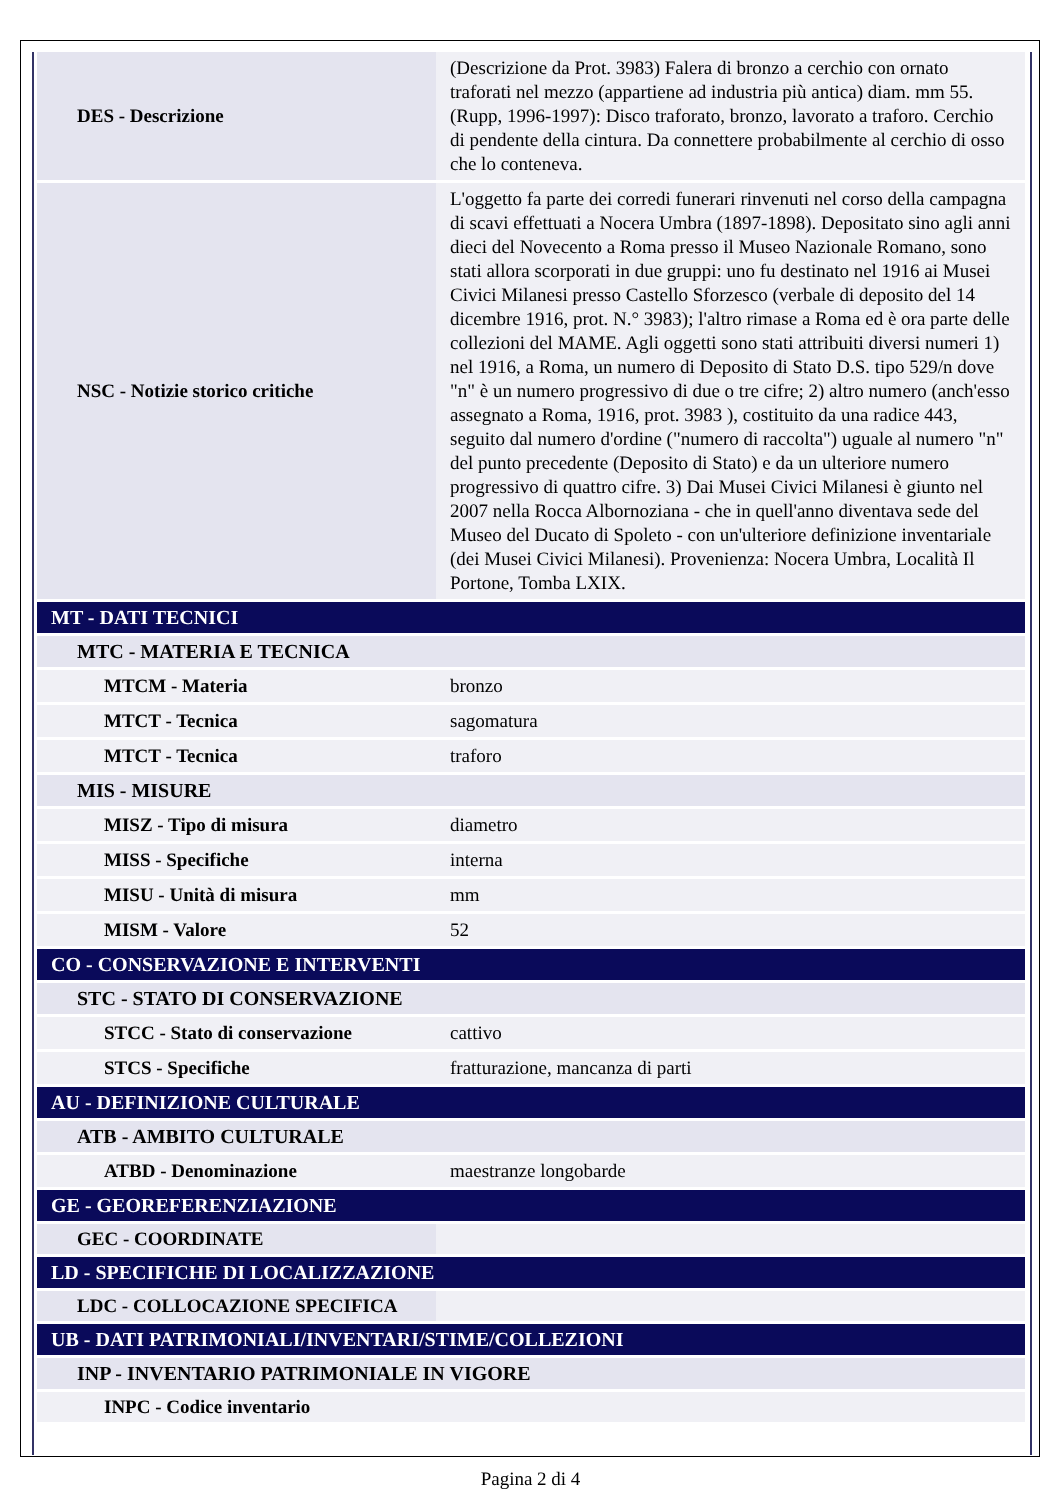| DES - Descrizione | (Descrizione da Prot. 3983) Falera di bronzo a cerchio con ornato traforati nel mezzo (appartiene ad industria più antica) diam. mm 55. (Rupp, 1996-1997): Disco traforato, bronzo, lavorato a traforo. Cerchio di pendente della cintura. Da connettere probabilmente al cerchio di osso che lo conteneva. |
| NSC - Notizie storico critiche | L'oggetto fa parte dei corredi funerari rinvenuti nel corso della campagna di scavi effettuati a Nocera Umbra (1897-1898). Depositato sino agli anni dieci del Novecento a Roma presso il Museo Nazionale Romano, sono stati allora scorporati in due gruppi: uno fu destinato nel 1916 ai Musei Civici Milanesi presso Castello Sforzesco (verbale di deposito del 14 dicembre 1916, prot. N.° 3983); l'altro rimase a Roma ed è ora parte delle collezioni del MAME. Agli oggetti sono stati attribuiti diversi numeri 1) nel 1916, a Roma, un numero di Deposito di Stato D.S. tipo 529/n dove "n" è un numero progressivo di due o tre cifre; 2) altro numero (anch'esso assegnato a Roma, 1916, prot. 3983 ), costituito da una radice 443, seguito dal numero d'ordine ("numero di raccolta") uguale al numero "n" del punto precedente (Deposito di Stato) e da un ulteriore numero progressivo di quattro cifre. 3) Dai Musei Civici Milanesi è giunto nel 2007 nella Rocca Albornoziana - che in quell'anno diventava sede del Museo del Ducato di Spoleto - con un'ulteriore definizione inventariale (dei Musei Civici Milanesi). Provenienza: Nocera Umbra, Località Il Portone, Tomba LXIX. |
| MT - DATI TECNICI | |
| MTC - MATERIA E TECNICA | |
| MTCM - Materia | bronzo |
| MTCT - Tecnica | sagomatura |
| MTCT - Tecnica | traforo |
| MIS - MISURE | |
| MISZ - Tipo di misura | diametro |
| MISS - Specifiche | interna |
| MISU - Unità di misura | mm |
| MISM - Valore | 52 |
| CO - CONSERVAZIONE E INTERVENTI | |
| STC - STATO DI CONSERVAZIONE | |
| STCC - Stato di conservazione | cattivo |
| STCS - Specifiche | fratturazione, mancanza di parti |
| AU - DEFINIZIONE CULTURALE | |
| ATB - AMBITO CULTURALE | |
| ATBD - Denominazione | maestranze longobarde |
| GE - GEOREFERENZIAZIONE | |
| GEC - COORDINATE | |
| LD - SPECIFICHE DI LOCALIZZAZIONE | |
| LDC - COLLOCAZIONE SPECIFICA | |
| UB - DATI PATRIMONIALI/INVENTARI/STIME/COLLEZIONI | |
| INP - INVENTARIO PATRIMONIALE IN VIGORE | |
| INPC - Codice inventario | |
Pagina 2 di 4